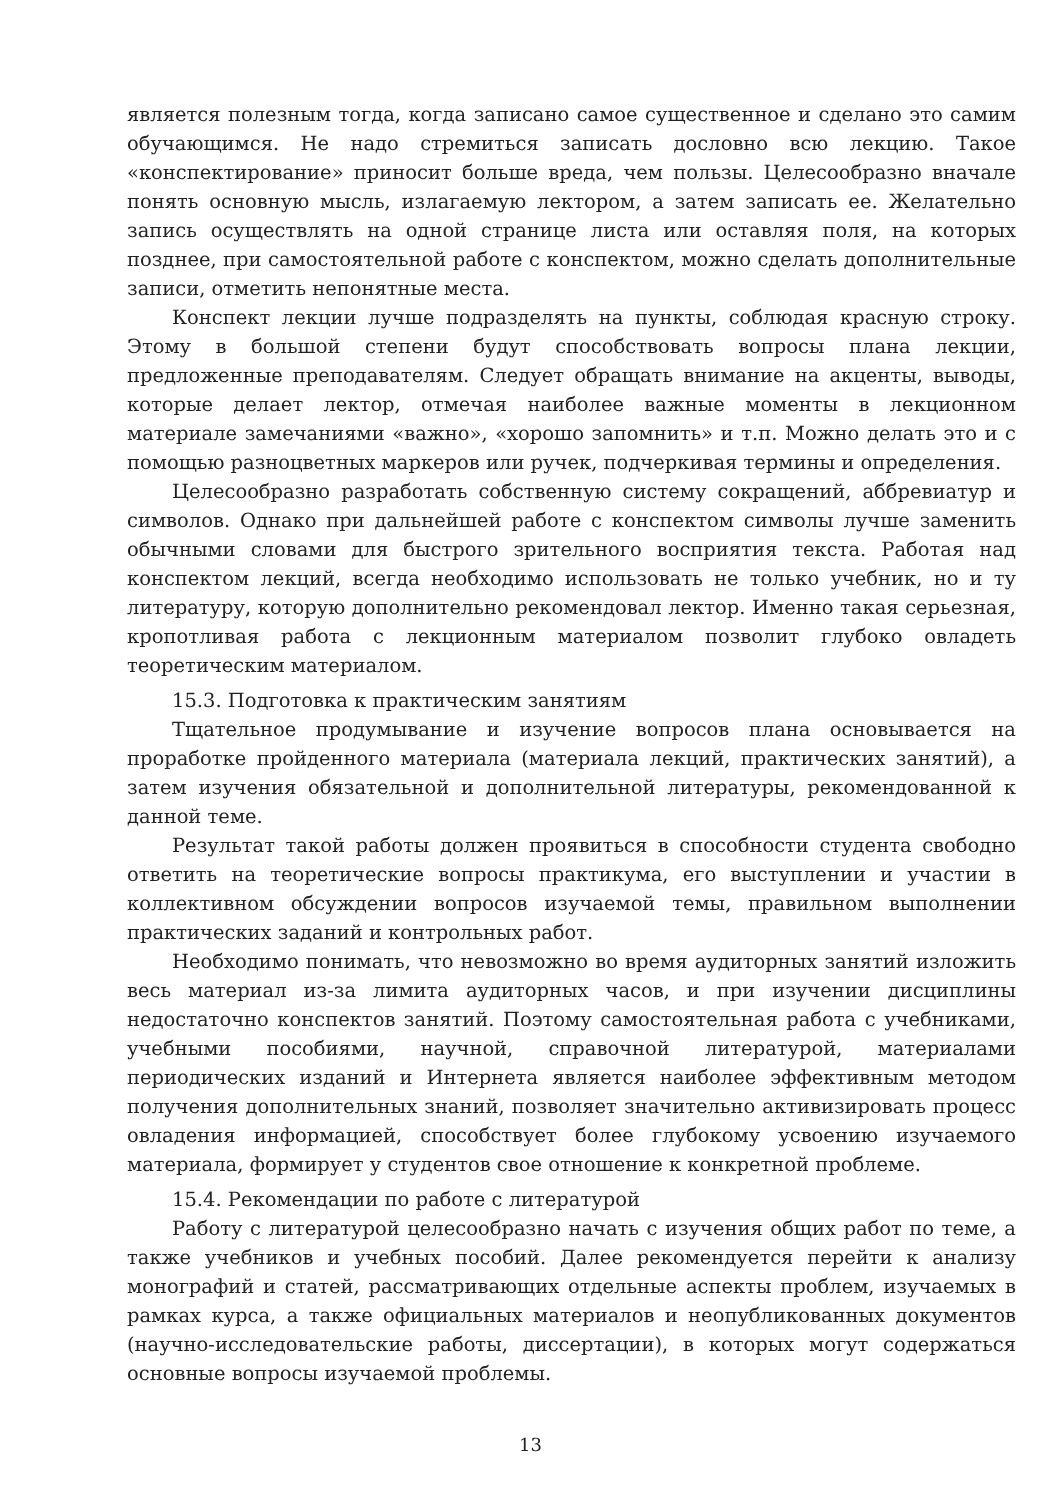является полезным тогда, когда записано самое существенное и сделано это самим обучающимся. Не надо стремиться записать дословно всю лекцию. Такое «конспектирование» приносит больше вреда, чем пользы. Целесообразно вначале понять основную мысль, излагаемую лектором, а затем записать ее. Желательно запись осуществлять на одной странице листа или оставляя поля, на которых позднее, при самостоятельной работе с конспектом, можно сделать дополнительные записи, отметить непонятные места.
Конспект лекции лучше подразделять на пункты, соблюдая красную строку. Этому в большой степени будут способствовать вопросы плана лекции, предложенные преподавателям. Следует обращать внимание на акценты, выводы, которые делает лектор, отмечая наиболее важные моменты в лекционном материале замечаниями «важно», «хорошо запомнить» и т.п. Можно делать это и с помощью разноцветных маркеров или ручек, подчеркивая термины и определения.
Целесообразно разработать собственную систему сокращений, аббревиатур и символов. Однако при дальнейшей работе с конспектом символы лучше заменить обычными словами для быстрого зрительного восприятия текста. Работая над конспектом лекций, всегда необходимо использовать не только учебник, но и ту литературу, которую дополнительно рекомендовал лектор. Именно такая серьезная, кропотливая работа с лекционным материалом позволит глубоко овладеть теоретическим материалом.
15.3. Подготовка к практическим занятиям
Тщательное продумывание и изучение вопросов плана основывается на проработке пройденного материала (материала лекций, практических занятий), а затем изучения обязательной и дополнительной литературы, рекомендованной к данной теме.
Результат такой работы должен проявиться в способности студента свободно ответить на теоретические вопросы практикума, его выступлении и участии в коллективном обсуждении вопросов изучаемой темы, правильном выполнении практических заданий и контрольных работ.
Необходимо понимать, что невозможно во время аудиторных занятий изложить весь материал из-за лимита аудиторных часов, и при изучении дисциплины недостаточно конспектов занятий. Поэтому самостоятельная работа с учебниками, учебными пособиями, научной, справочной литературой, материалами периодических изданий и Интернета является наиболее эффективным методом получения дополнительных знаний, позволяет значительно активизировать процесс овладения информацией, способствует более глубокому усвоению изучаемого материала, формирует у студентов свое отношение к конкретной проблеме.
15.4. Рекомендации по работе с литературой
Работу с литературой целесообразно начать с изучения общих работ по теме, а также учебников и учебных пособий. Далее рекомендуется перейти к анализу монографий и статей, рассматривающих отдельные аспекты проблем, изучаемых в рамках курса, а также официальных материалов и неопубликованных документов (научно-исследовательские работы, диссертации), в которых могут содержаться основные вопросы изучаемой проблемы.
13